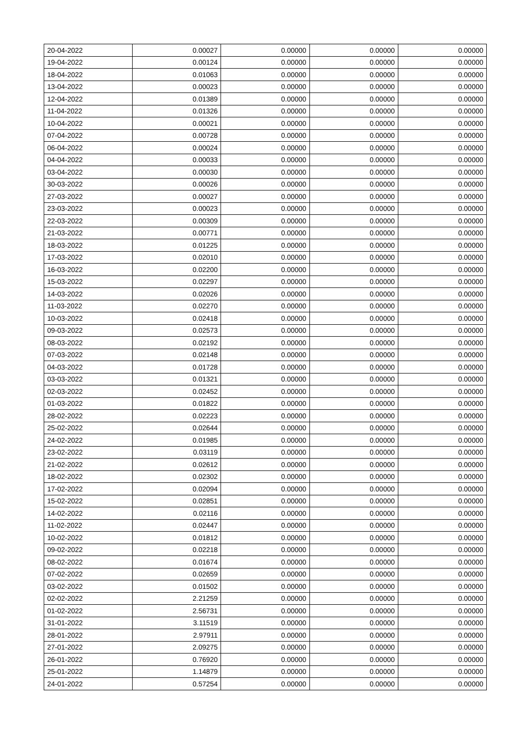| 20-04-2022 | 0.00027 | 0.00000 | 0.00000 | 0.00000 |
| 19-04-2022 | 0.00124 | 0.00000 | 0.00000 | 0.00000 |
| 18-04-2022 | 0.01063 | 0.00000 | 0.00000 | 0.00000 |
| 13-04-2022 | 0.00023 | 0.00000 | 0.00000 | 0.00000 |
| 12-04-2022 | 0.01389 | 0.00000 | 0.00000 | 0.00000 |
| 11-04-2022 | 0.01326 | 0.00000 | 0.00000 | 0.00000 |
| 10-04-2022 | 0.00021 | 0.00000 | 0.00000 | 0.00000 |
| 07-04-2022 | 0.00728 | 0.00000 | 0.00000 | 0.00000 |
| 06-04-2022 | 0.00024 | 0.00000 | 0.00000 | 0.00000 |
| 04-04-2022 | 0.00033 | 0.00000 | 0.00000 | 0.00000 |
| 03-04-2022 | 0.00030 | 0.00000 | 0.00000 | 0.00000 |
| 30-03-2022 | 0.00026 | 0.00000 | 0.00000 | 0.00000 |
| 27-03-2022 | 0.00027 | 0.00000 | 0.00000 | 0.00000 |
| 23-03-2022 | 0.00023 | 0.00000 | 0.00000 | 0.00000 |
| 22-03-2022 | 0.00309 | 0.00000 | 0.00000 | 0.00000 |
| 21-03-2022 | 0.00771 | 0.00000 | 0.00000 | 0.00000 |
| 18-03-2022 | 0.01225 | 0.00000 | 0.00000 | 0.00000 |
| 17-03-2022 | 0.02010 | 0.00000 | 0.00000 | 0.00000 |
| 16-03-2022 | 0.02200 | 0.00000 | 0.00000 | 0.00000 |
| 15-03-2022 | 0.02297 | 0.00000 | 0.00000 | 0.00000 |
| 14-03-2022 | 0.02026 | 0.00000 | 0.00000 | 0.00000 |
| 11-03-2022 | 0.02270 | 0.00000 | 0.00000 | 0.00000 |
| 10-03-2022 | 0.02418 | 0.00000 | 0.00000 | 0.00000 |
| 09-03-2022 | 0.02573 | 0.00000 | 0.00000 | 0.00000 |
| 08-03-2022 | 0.02192 | 0.00000 | 0.00000 | 0.00000 |
| 07-03-2022 | 0.02148 | 0.00000 | 0.00000 | 0.00000 |
| 04-03-2022 | 0.01728 | 0.00000 | 0.00000 | 0.00000 |
| 03-03-2022 | 0.01321 | 0.00000 | 0.00000 | 0.00000 |
| 02-03-2022 | 0.02452 | 0.00000 | 0.00000 | 0.00000 |
| 01-03-2022 | 0.01822 | 0.00000 | 0.00000 | 0.00000 |
| 28-02-2022 | 0.02223 | 0.00000 | 0.00000 | 0.00000 |
| 25-02-2022 | 0.02644 | 0.00000 | 0.00000 | 0.00000 |
| 24-02-2022 | 0.01985 | 0.00000 | 0.00000 | 0.00000 |
| 23-02-2022 | 0.03119 | 0.00000 | 0.00000 | 0.00000 |
| 21-02-2022 | 0.02612 | 0.00000 | 0.00000 | 0.00000 |
| 18-02-2022 | 0.02302 | 0.00000 | 0.00000 | 0.00000 |
| 17-02-2022 | 0.02094 | 0.00000 | 0.00000 | 0.00000 |
| 15-02-2022 | 0.02851 | 0.00000 | 0.00000 | 0.00000 |
| 14-02-2022 | 0.02116 | 0.00000 | 0.00000 | 0.00000 |
| 11-02-2022 | 0.02447 | 0.00000 | 0.00000 | 0.00000 |
| 10-02-2022 | 0.01812 | 0.00000 | 0.00000 | 0.00000 |
| 09-02-2022 | 0.02218 | 0.00000 | 0.00000 | 0.00000 |
| 08-02-2022 | 0.01674 | 0.00000 | 0.00000 | 0.00000 |
| 07-02-2022 | 0.02659 | 0.00000 | 0.00000 | 0.00000 |
| 03-02-2022 | 0.01502 | 0.00000 | 0.00000 | 0.00000 |
| 02-02-2022 | 2.21259 | 0.00000 | 0.00000 | 0.00000 |
| 01-02-2022 | 2.56731 | 0.00000 | 0.00000 | 0.00000 |
| 31-01-2022 | 3.11519 | 0.00000 | 0.00000 | 0.00000 |
| 28-01-2022 | 2.97911 | 0.00000 | 0.00000 | 0.00000 |
| 27-01-2022 | 2.09275 | 0.00000 | 0.00000 | 0.00000 |
| 26-01-2022 | 0.76920 | 0.00000 | 0.00000 | 0.00000 |
| 25-01-2022 | 1.14879 | 0.00000 | 0.00000 | 0.00000 |
| 24-01-2022 | 0.57254 | 0.00000 | 0.00000 | 0.00000 |